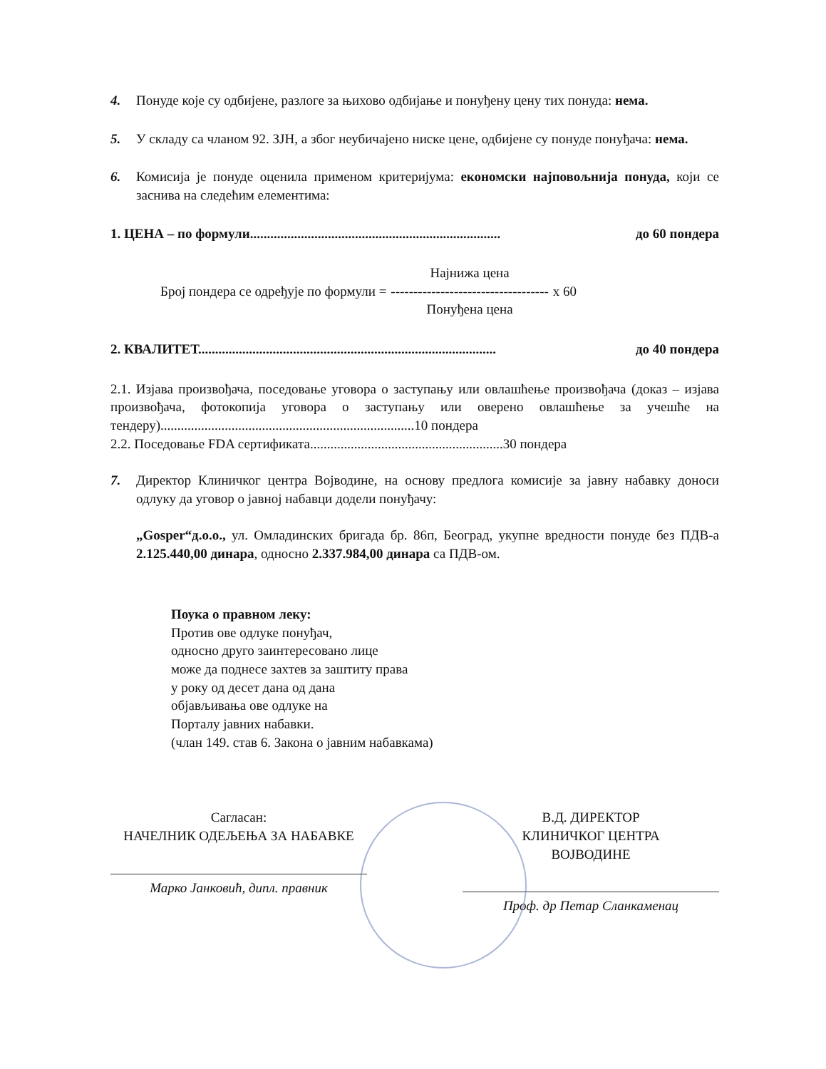4. Понуде које су одбијене, разлоге за њихово одбијање и понуђену цену тих понуда: нема.
5. У складу са чланом 92. ЗЈН, а због неубичајено ниске цене, одбијене су понуде понуђача: нема.
6. Комисија је понуде оценила применом критеријума: економски најповољнија понуда, који се заснива на следећим елементима:
1. ЦЕНА – по формули.......................................................................... до 60 пондера
Број пондера се одређује по формули = Најнижа цена
-----------------------------------
Понуђена цена x 60
2. КВАЛИТЕТ........................................................................................ до 40 пондера
2.1. Изјава произвођача, поседовање уговора о заступању или овлашћење произвођача (доказ – изјава произвођача, фотокопија уговора о заступању или оверено овлашћење за учешће на тендеру)...........................................................................10 пондера
2.2. Поседовање FDA сертификата.........................................................30 пондера
7. Директор Клиничког центра Војводине, на основу предлога комисије за јавну набавку доноси одлуку да уговор о јавној набавци додели понуђачу:
„Gosper“д.о.о., ул. Омладинских бригада бр. 86п, Београд, укупне вредности понуде без ПДВ-а 2.125.440,00 динара, односно 2.337.984,00 динара са ПДВ-ом.
Поука о правном леку:
Против ове одлуке понуђач,
односно друго заинтересовано лице
може да поднесе захтев за заштиту права
у року од десет дана од дана
објављивања ове одлуке на
Порталу јавних набавки.
(члан 149. став 6. Закона о јавним набавкама)
Сагласан:
НАЧЕЛНИК ОДЕЉЕЊА ЗА НАБАВКЕ
Марко Јанковић, дипл. правник
В.Д. ДИРЕКТОР
КЛИНИЧКОГ ЦЕНТРА
ВОЈВОДИНЕ
Проф. др Петар Сланкаменац